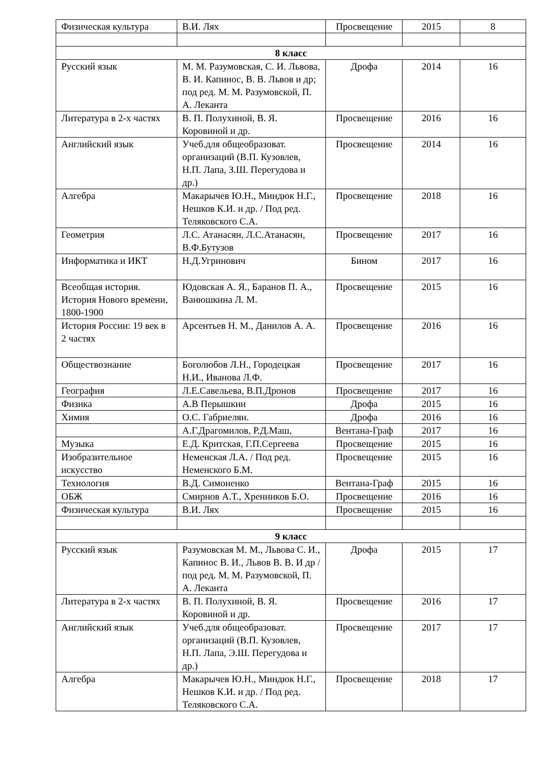| Физическая культура | В.И. Лях | Просвещение | 2015 | 8 |
| 8 класс | | | | |
| Русский язык | М. М. Разумовская, С. И. Львова, В. И. Капинос, В. В. Львов и др; под ред. М. М. Разумовской, П. А. Леканта | Дрофа | 2014 | 16 |
| Литература в 2-х частях | В. П. Полухиной, В. Я. Коровиной и др. | Просвещение | 2016 | 16 |
| Английский язык | Учеб.для общеобразоват. организаций (В.П. Кузовлев, Н.П. Лапа, З.Ш. Перегудова и др.) | Просвещение | 2014 | 16 |
| Алгебра | Макарычев Ю.Н., Миндюк Н.Г., Нешков К.И. и др. / Под ред. Теляковского С.А. | Просвещение | 2018 | 16 |
| Геометрия | Л.С. Атанасян, Л.С.Атанасян, В.Ф.Бутузов | Просвещение | 2017 | 16 |
| Информатика и ИКТ | Н.Д.Угринович | Бином | 2017 | 16 |
| Всеобщая история. История Нового времени, 1800-1900 | Юдовская А. Я., Баранов П. А., Ванюшкина Л. М. | Просвещение | 2015 | 16 |
| История России: 19 век в 2 частях | Арсентьев Н. М., Данилов А. А. | Просвещение | 2016 | 16 |
| Обществознание | Боголюбов Л.Н., Городецкая Н.И., Иванова Л.Ф. | Просвещение | 2017 | 16 |
| География | Л.Е.Савельева, В.П.Дронов | Просвещение | 2017 | 16 |
| Физика | А.В Перышкин | Дрофа | 2015 | 16 |
| Химия | О.С. Габриелян. | Дрофа | 2016 | 16 |
| | А.Г.Драгомилов, Р.Д.Маш, | Вентана-Граф | 2017 | 16 |
| Музыка | Е.Д. Критская, Г.П.Сергеева | Просвещение | 2015 | 16 |
| Изобразительное искусство | Неменская Л.А. / Под ред. Неменского Б.М. | Просвещение | 2015 | 16 |
| Технология | В.Д. Симоненко | Вентана-Граф | 2015 | 16 |
| ОБЖ | Смирнов А.Т., Хренников Б.О. | Просвещение | 2016 | 16 |
| Физическая культура | В.И. Лях | Просвещение | 2015 | 16 |
| 9 класс | | | | |
| Русский язык | Разумовская М. М., Львова С. И., Капинос В. И., Львов В. В. И др / под ред. М. М. Разумовской, П. А. Леканта | Дрофа | 2015 | 17 |
| Литература в 2-х частях | В. П. Полухиной, В. Я. Коровиной и др. | Просвещение | 2016 | 17 |
| Английский язык | Учеб.для общеобразоват. организаций (В.П. Кузовлев, Н.П. Лапа, Э.Ш. Перегудова и др.) | Просвещение | 2017 | 17 |
| Алгебра | Макарычев Ю.Н., Миндюк Н.Г., Нешков К.И. и др. / Под ред. Теляковского С.А. | Просвещение | 2018 | 17 |